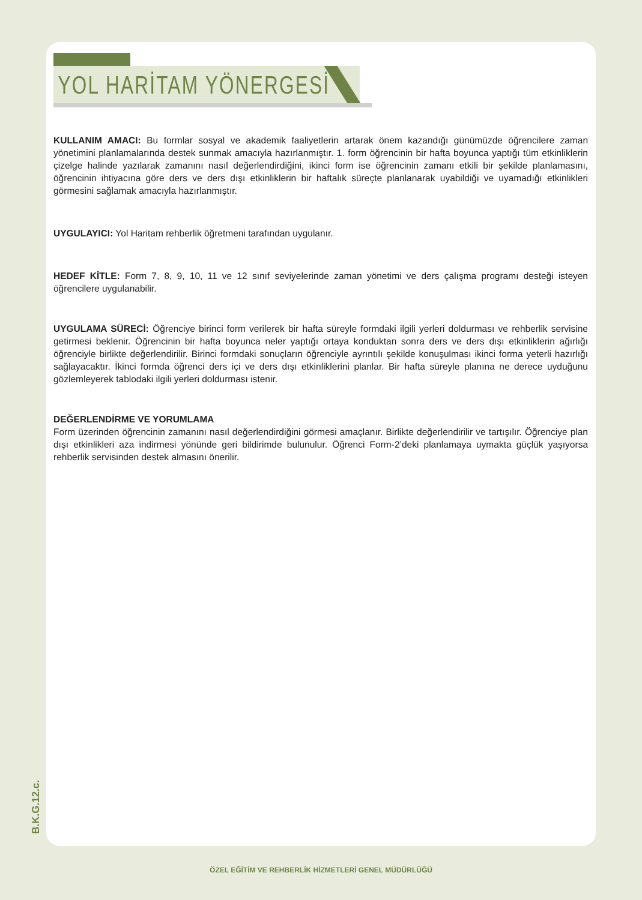YOL HARİTAM YÖNERGESİ
KULLANIM AMACI: Bu formlar sosyal ve akademik faaliyetlerin artarak önem kazandığı günümüzde öğrencilere zaman yönetimini planlamalarında destek sunmak amacıyla hazırlanmıştır. 1. form öğrencinin bir hafta boyunca yaptığı tüm etkinliklerin çizelge halinde yazılarak zamanını nasıl değerlendirdiğini, ikinci form ise öğrencinin zamanı etkili bir şekilde planlamasını, öğrencinin ihtiyacına göre ders ve ders dışı etkinliklerin bir haftalık süreçte planlanarak uyabildiği ve uyamadığı etkinlikleri görmesini sağlamak amacıyla hazırlanmıştır.
UYGULAYICI: Yol Haritam rehberlik öğretmeni tarafından uygulanır.
HEDEF KİTLE: Form 7, 8, 9, 10, 11 ve 12 sınıf seviyelerinde zaman yönetimi ve ders çalışma programı desteği isteyen öğrencilere uygulanabilir.
UYGULAMA SÜRECİ: Öğrenciye birinci form verilerek bir hafta süreyle formdaki ilgili yerleri doldurması ve rehberlik servisine getirmesi beklenir. Öğrencinin bir hafta boyunca neler yaptığı ortaya konduktan sonra ders ve ders dışı etkinliklerin ağırlığı öğrenciyle birlikte değerlendirilir. Birinci formdaki sonuçların öğrenciyle ayrıntılı şekilde konuşulması ikinci forma yeterli hazırlığı sağlayacaktır. İkinci formda öğrenci ders içi ve ders dışı etkinliklerini planlar. Bir hafta süreyle planına ne derece uyduğunu gözlemleyerek tablodaki ilgili yerleri doldurması istenir.
DEĞERLENDİRME VE YORUMLAMA
Form üzerinden öğrencinin zamanını nasıl değerlendirdiğini görmesi amaçlanır. Birlikte değerlendirilir ve tartışılır. Öğrenciye plan dışı etkinlikleri aza indirmesi yönünde geri bildirimde bulunulur. Öğrenci Form-2’deki planlamaya uymakta güçlük yaşıyorsa rehberlik servisinden destek almasını önerilir.
B.K.G.12.c.
ÖZEL EĞİTİM VE REHBERLİK HİZMETLERİ GENEL MÜDÜRLÜĞÜ